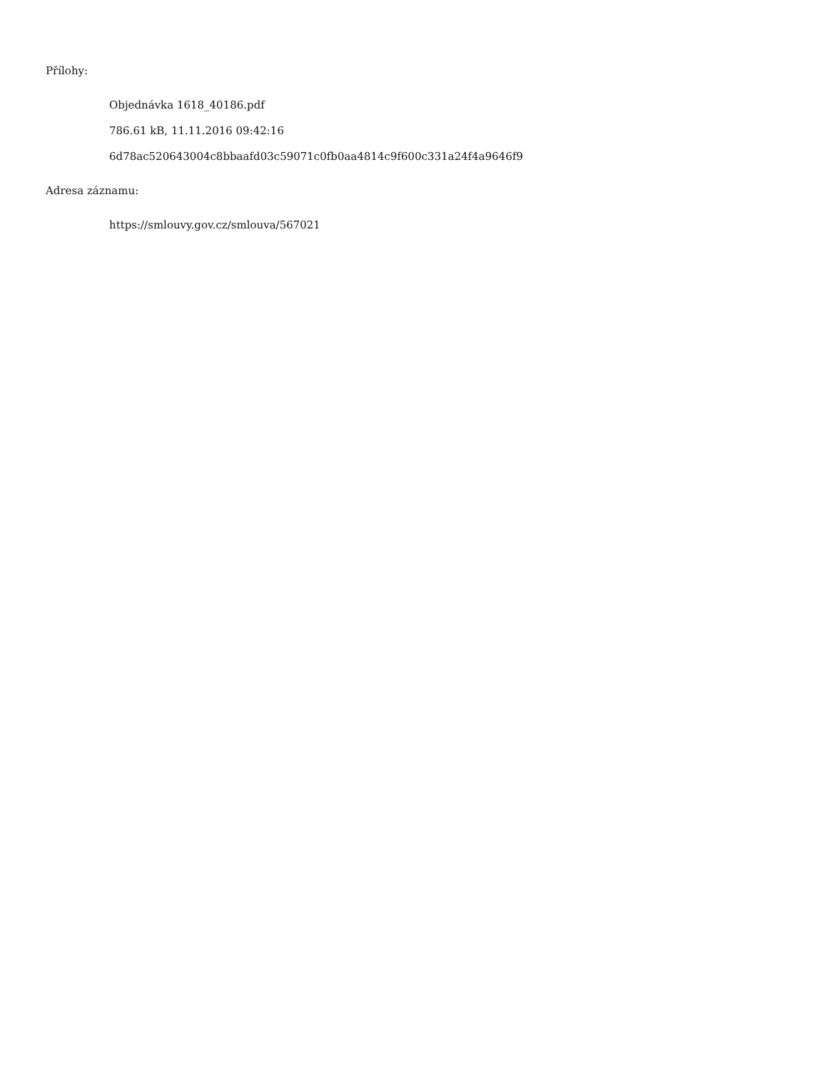Přílohy:
Objednávka 1618_40186.pdf
786.61 kB, 11.11.2016 09:42:16
6d78ac520643004c8bbaafd03c59071c0fb0aa4814c9f600c331a24f4a9646f9
Adresa záznamu:
https://smlouvy.gov.cz/smlouva/567021